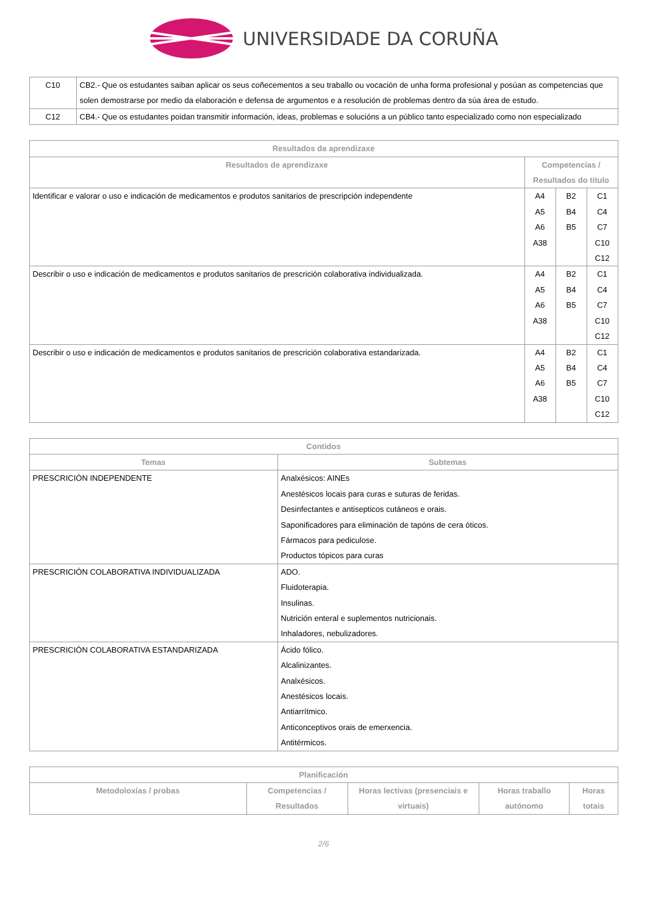UNIVERSIDADE DA CORUÑA
| C10 | CB2.- Que os estudantes saiban aplicar os seus coñecementos a seu traballo ou vocación de unha forma profesional y posúan as competencias que solen demostrarse por medio da elaboración e defensa de argumentos e a resolución de problemas dentro da súa área de estudo. |
| C12 | CB4.- Que os estudantes poidan transmitir información, ideas, problemas e solucións a un público tanto especializado como non especializado |
| Resultados da aprendizaxe | | | |
| --- | --- | --- | --- |
| Resultados de aprendizaxe | Competencias / Resultados do título | | |
| Identificar e valorar o uso e indicación de medicamentos e produtos sanitarios de prescripción independente | A4 A5 A6 A38 | B2 B4 B5 | C1 C4 C7 C10 C12 |
| Describir o uso e indicación de medicamentos e produtos sanitarios de prescrición colaborativa individualizada. | A4 A5 A6 A38 | B2 B4 B5 | C1 C4 C7 C10 C12 |
| Describir o uso e indicación de medicamentos e produtos sanitarios de prescrición colaborativa estandarizada. | A4 A5 A6 A38 | B2 B4 B5 | C1 C4 C7 C10 C12 |
| Contidos | |
| --- | --- |
| Temas | Subtemas |
| PRESCRICIÓN INDEPENDENTE | Analxésicos: AINEs Anestésicos locais para curas e suturas de feridas. Desinfectantes e antisepticos cutáneos e orais. Saponificadores para eliminación de tapóns de cera óticos. Fármacos para pediculose. Productos tópicos para curas |
| PRESCRICIÓN COLABORATIVA INDIVIDUALIZADA | ADO. Fluidoterapia. Insulinas. Nutrición enteral e suplementos nutricionais. Inhaladores, nebulizadores. |
| PRESCRICIÓN COLABORATIVA ESTANDARIZADA | Ácido fólico. Alcalinizantes. Analxésicos. Anestésicos locais. Antiarrítmico. Anticonceptivos orais de emerxencia. Antitérmicos. |
| Planificación | | | | |
| --- | --- | --- | --- | --- |
| Metodoloxías / probas | Competencias / Resultados | Horas lectivas (presenciais e virtuais) | Horas traballo autónomo | Horas totais |
2/6